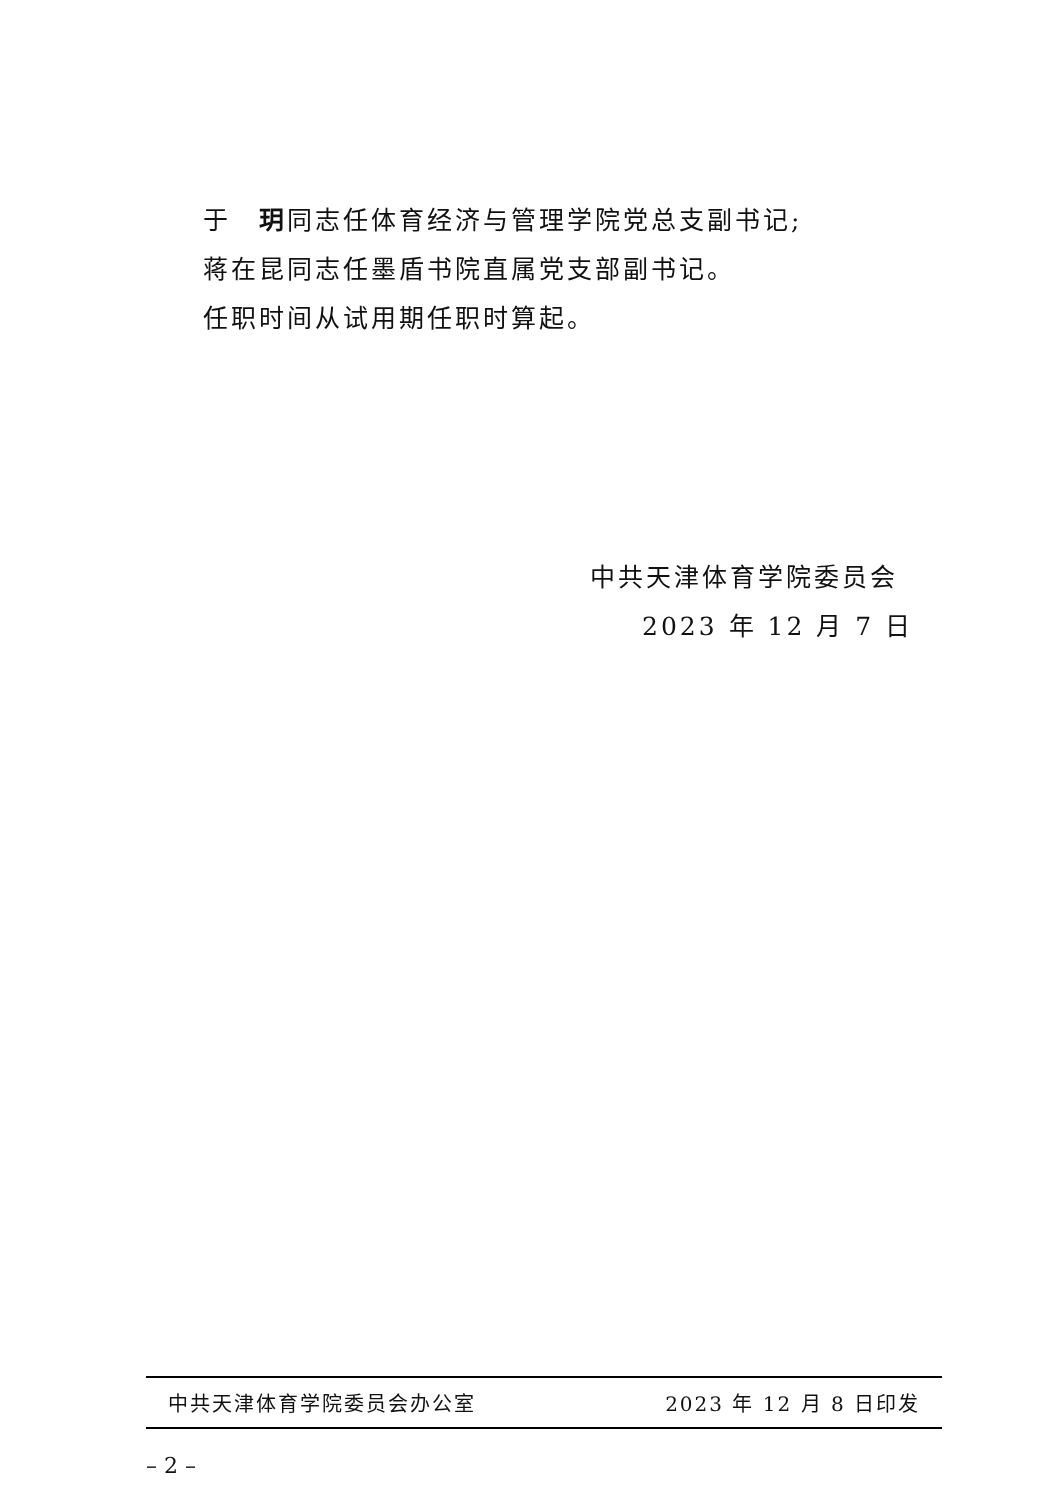于　玥同志任体育经济与管理学院党总支副书记;
蒋在昆同志任墨盾书院直属党支部副书记。
任职时间从试用期任职时算起。
中共天津体育学院委员会
2023 年 12 月 7 日
中共天津体育学院委员会办公室 2023 年 12 月 8 日印发
– 2 –